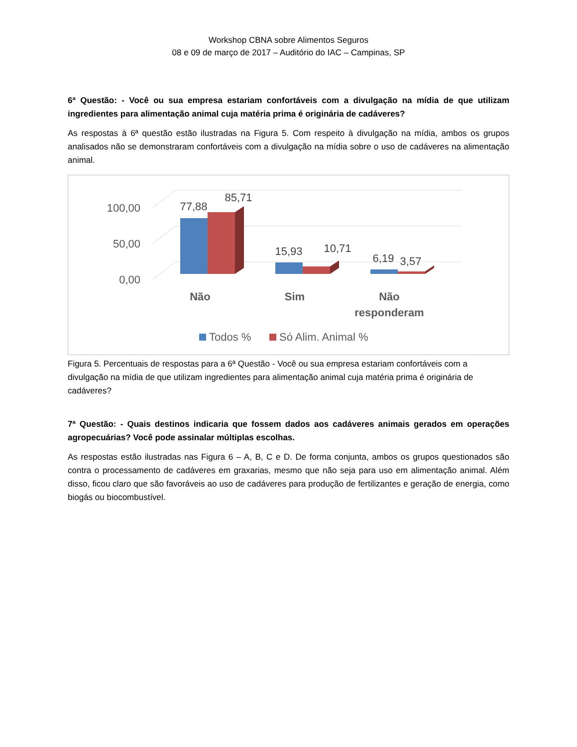Workshop CBNA sobre Alimentos Seguros
08 e 09 de março de 2017 – Auditório do IAC – Campinas, SP
6ª Questão: - Você ou sua empresa estariam confortáveis com a divulgação na mídia de que utilizam ingredientes para alimentação animal cuja matéria prima é originária de cadáveres?
As respostas à 6ª questão estão ilustradas na Figura 5. Com respeito à divulgação na mídia, ambos os grupos analisados não se demonstraram confortáveis com a divulgação na mídia sobre o uso de cadáveres na alimentação animal.
100,00
50,00
0,00
77,88
85,71
15,93
10,71
6,19
3,57
Não
Sim
Não
responderam
Todos %
Só Alim. Animal %
Figura 5. Percentuais de respostas para a 6ª Questão - Você ou sua empresa estariam confortáveis com a divulgação na mídia de que utilizam ingredientes para alimentação animal cuja matéria prima é originária de cadáveres?
7ª Questão: - Quais destinos indicaria que fossem dados aos cadáveres animais gerados em operações agropecuárias? Você pode assinalar múltiplas escolhas.
As respostas estão ilustradas nas Figura 6 – A, B, C e D. De forma conjunta, ambos os grupos questionados são contra o processamento de cadáveres em graxarias, mesmo que não seja para uso em alimentação animal. Além disso, ficou claro que são favoráveis ao uso de cadáveres para produção de fertilizantes e geração de energia, como biogás ou biocombustível.